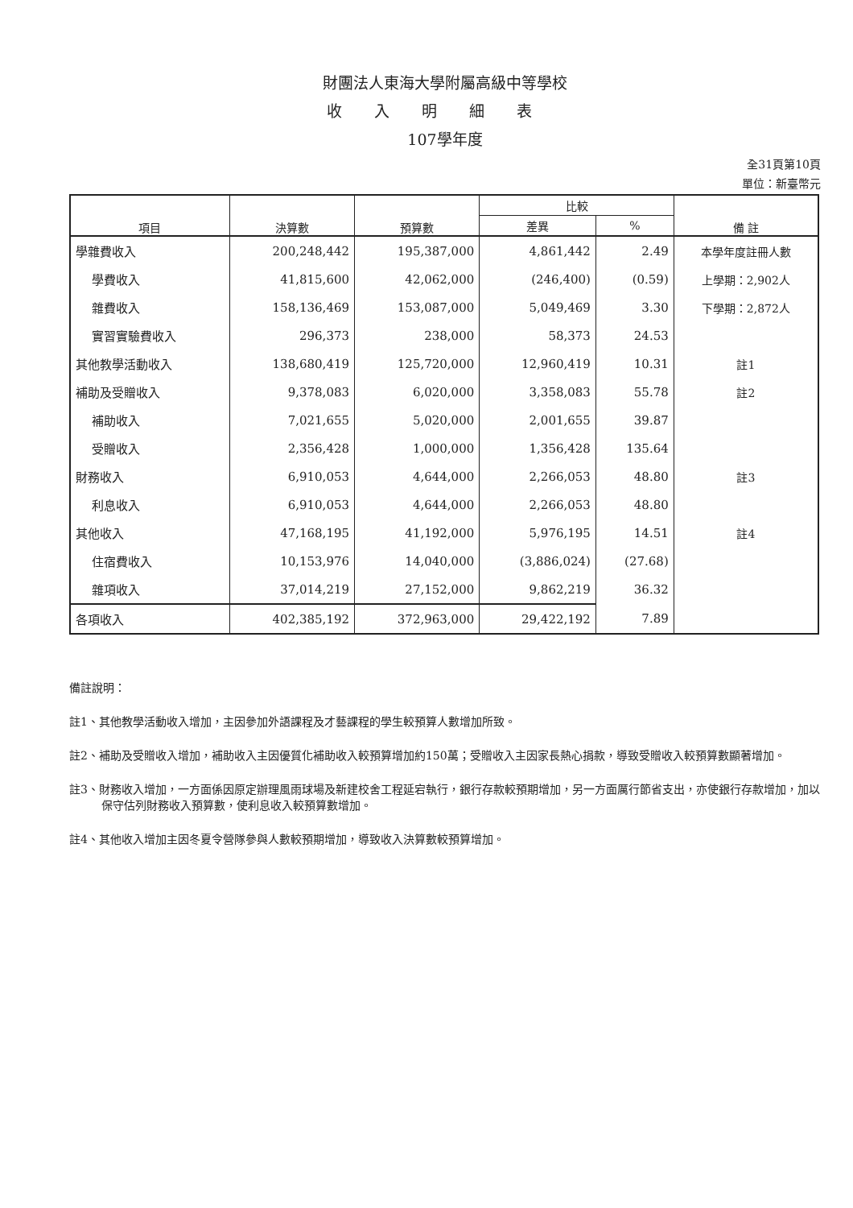財團法人東海大學附屬高級中等學校
收入明細表
107學年度
全31頁第10頁
單位：新臺幣元
| 項目 | 決算數 | 預算數 | 比較 | | 備 註 |
| --- | --- | --- | --- | --- | --- |
| | | | 差異 | % | |
| 學雜費收入 | 200,248,442 | 195,387,000 | 4,861,442 | 2.49 | 本學年度註冊人數 |
| 學費收入 | 41,815,600 | 42,062,000 | (246,400) | (0.59) | 上學期：2,902人 |
| 雜費收入 | 158,136,469 | 153,087,000 | 5,049,469 | 3.30 | 下學期：2,872人 |
| 實習實驗費收入 | 296,373 | 238,000 | 58,373 | 24.53 | |
| 其他教學活動收入 | 138,680,419 | 125,720,000 | 12,960,419 | 10.31 | 註1 |
| 補助及受贈收入 | 9,378,083 | 6,020,000 | 3,358,083 | 55.78 | 註2 |
| 補助收入 | 7,021,655 | 5,020,000 | 2,001,655 | 39.87 | |
| 受贈收入 | 2,356,428 | 1,000,000 | 1,356,428 | 135.64 | |
| 財務收入 | 6,910,053 | 4,644,000 | 2,266,053 | 48.80 | 註3 |
| 利息收入 | 6,910,053 | 4,644,000 | 2,266,053 | 48.80 | |
| 其他收入 | 47,168,195 | 41,192,000 | 5,976,195 | 14.51 | 註4 |
| 住宿費收入 | 10,153,976 | 14,040,000 | (3,886,024) | (27.68) | |
| 雜項收入 | 37,014,219 | 27,152,000 | 9,862,219 | 36.32 | |
| 各項收入 | 402,385,192 | 372,963,000 | 29,422,192 | 7.89 | |
備註說明：
註1、其他教學活動收入增加，主因參加外語課程及才藝課程的學生較預算人數增加所致。
註2、補助及受贈收入增加，補助收入主因優質化補助收入較預算增加約150萬；受贈收入主因家長熱心捐款，導致受贈收入較預算數顯著增加。
註3、財務收入增加，一方面係因原定辦理風雨球場及新建校舍工程延宕執行，銀行存款較預期增加，另一方面厲行節省支出，亦使銀行存款增加，加以保守估列財務收入預算數，使利息收入較預算數增加。
註4、其他收入增加主因冬夏令營隊參與人數較預期增加，導致收入決算數較預算增加。